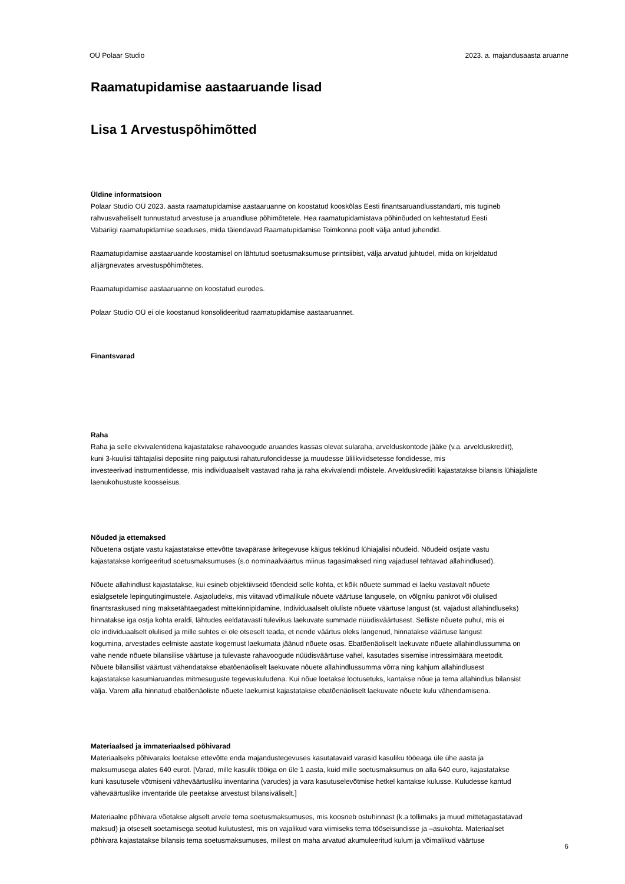OÜ Polaar Studio 2023. a. majandusaasta aruanne
Raamatupidamise aastaaruande lisad
Lisa 1 Arvestuspõhimõtted
Üldine informatsioon
Polaar Studio OÜ 2023. aasta raamatupidamise aastaaruanne on koostatud kooskõlas Eesti finantsaruandlusstandarti, mis tugineb
rahvusvaheliselt tunnustatud arvestuse ja aruandluse põhimõtetele. Hea raamatupidamistava põhinõuded on kehtestatud Eesti
Vabariigi raamatupidamise seaduses, mida täiendavad Raamatupidamise Toimkonna poolt välja antud juhendid.
Raamatupidamise aastaaruande koostamisel on lähtutud soetusmaksumuse printsiibist, välja arvatud juhtudel, mida on kirjeldatud
alljärgnevates arvestuspõhimõtetes.
Raamatupidamise aastaaruanne on koostatud eurodes.
Polaar Studio OÜ ei ole koostanud konsolideeritud raamatupidamise aastaaruannet.
Finantsvarad
Raha
Raha ja selle ekvivalentidena kajastatakse rahavoogude aruandes kassas olevat sularaha, arvelduskontode jääke (v.a. arvelduskrediit),
kuni 3-kuulisi tähtajalisi deposiite ning paigutusi rahaturufondidesse ja muudesse ülilikviidsetesse fondidesse, mis
investeerivad instrumentidesse, mis individuaalselt vastavad raha ja raha ekvivalendi mõistele. Arvelduskrediiti kajastatakse bilansis lühiajaliste
laenukohustuste koosseisus.
Nõuded ja ettemaksed
Nõuetena ostjate vastu kajastatakse ettevõtte tavapärase äritegevuse käigus tekkinud lühiajalisi nõudeid. Nõudeid ostjate vastu
kajastatakse korrigeeritud soetusmaksumuses (s.o nominaalväärtus miinus tagasimaksed ning vajadusel tehtavad allahindlused).
Nõuete allahindlust kajastatakse, kui esineb objektiivseid tõendeid selle kohta, et kõik nõuete summad ei laeku vastavalt nõuete
esialgsetele lepingutingimustele. Asjaoludeks, mis viitavad võimalikule nõuete väärtuse langusele, on võlgniku pankrot või olulised
finantsraskused ning maksetähtaegadest mittekinnipidamine. Individuaalselt oluliste nõuete väärtuse langust (st. vajadust allahindluseks)
hinnatakse iga ostja kohta eraldi, lähtudes eeldatavasti tulevikus laekuvate summade nüüdisväärtusest. Selliste nõuete puhul, mis ei
ole individuaalselt olulised ja mille suhtes ei ole otseselt teada, et nende väärtus oleks langenud, hinnatakse väärtuse langust
kogumina, arvestades eelmiste aastate kogemust laekumata jäänud nõuete osas. Ebatõenäoliselt laekuvate nõuete allahindlussumma on
vahe nende nõuete bilansilise väärtuse ja tulevaste rahavoogude nüüdisväärtuse vahel, kasutades sisemise intressimäära meetodit.
Nõuete bilansilist väärtust vähendatakse ebatõenäoliselt laekuvate nõuete allahindlussumma võrra ning kahjum allahindlusest
kajastatakse kasumiaruandes mitmesuguste tegevuskuludena. Kui nõue loetakse lootusetuks, kantakse nõue ja tema allahindlus bilansist
välja. Varem alla hinnatud ebatõenäoliste nõuete laekumist kajastatakse ebatõenäoliselt laekuvate nõuete kulu vähendamisena.
Materiaalsed ja immateriaalsed põhivarad
Materiaalseks põhivaraks loetakse ettevõtte enda majandustegevuses kasutatavaid varasid kasuliku tööeaga üle ühe aasta ja
maksumusega alates 640 eurot. [Varad, mille kasulik tööiga on üle 1 aasta, kuid mille soetusmaksumus on alla 640 euro, kajastatakse
kuni kasutusele võtmiseni väheväärtusliku inventarina (varudes) ja vara kasutuselevõtmise hetkel kantakse kulusse. Kuludesse kantud
väheväärtuslike inventaride üle peetakse arvestust bilansiväliselt.]
Materiaalne põhivara võetakse algselt arvele tema soetusmaksumuses, mis koosneb ostuhinnast (k.a tollimaks ja muud mittetagastatavad
maksud) ja otseselt soetamisega seotud kulutustest, mis on vajalikud vara viimiseks tema tööseisundisse ja –asukohta. Materiaalset
põhivara kajastatakse bilansis tema soetusmaksumuses, millest on maha arvatud akumuleeritud kulum ja võimalikud väärtuse
6